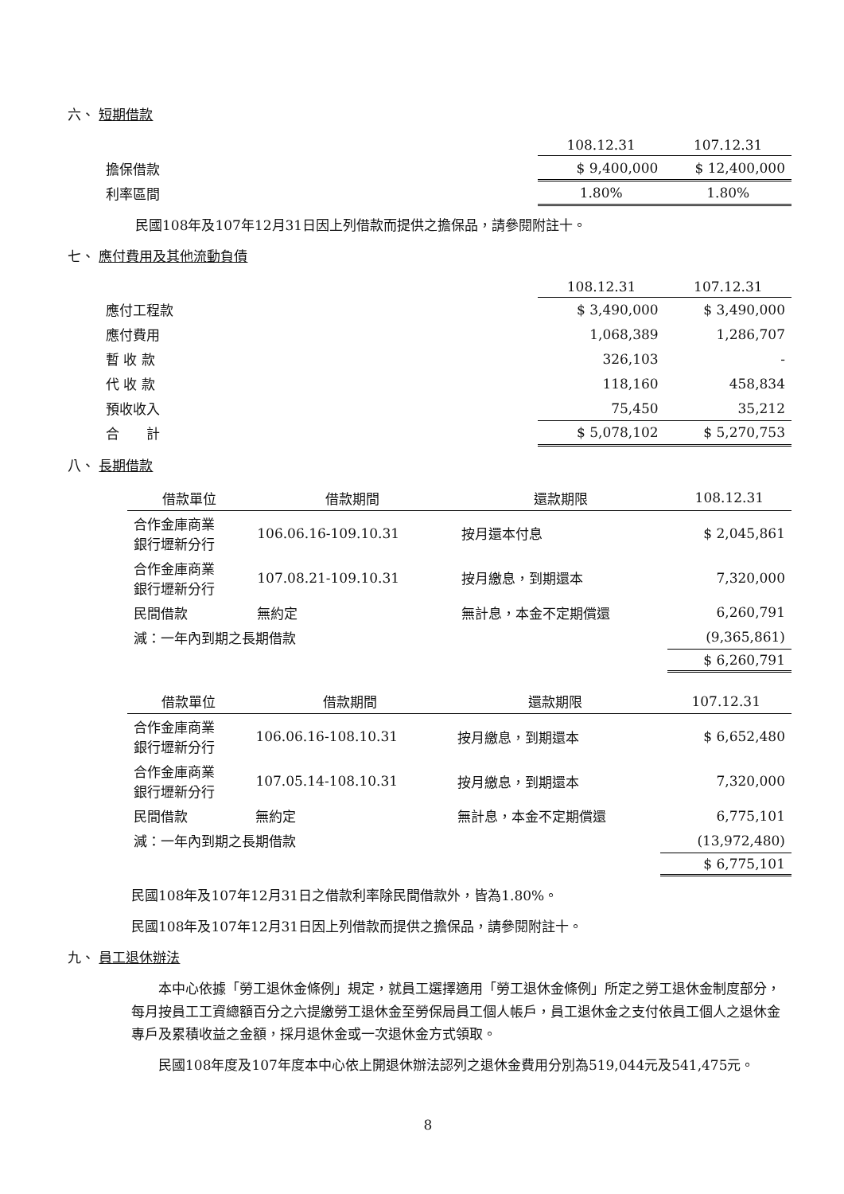六、 短期借款
| | 108.12.31 | 107.12.31 |
| 擔保借款 | $ 9,400,000 | $ 12,400,000 |
| 利率區間 | 1.80% | 1.80% |
民國108年及107年12月31日因上列借款而提供之擔保品，請參閱附註十。
七、 應付費用及其他流動負債
| | 108.12.31 | 107.12.31 |
| 應付工程款 | $ 3,490,000 | $ 3,490,000 |
| 應付費用 | 1,068,389 | 1,286,707 |
| 暫 收 款 | 326,103 | - |
| 代 收 款 | 118,160 | 458,834 |
| 預收收入 | 75,450 | 35,212 |
| 合 計 | $ 5,078,102 | $ 5,270,753 |
八、 長期借款
| 借款單位 | 借款期間 | 還款期限 | 108.12.31 |
| --- | --- | --- | --- |
| 合作金庫商業 銀行壢新分行 | 106.06.16-109.10.31 | 按月還本付息 | $ 2,045,861 |
| 合作金庫商業 銀行壢新分行 | 107.08.21-109.10.31 | 按月繳息，到期還本 | 7,320,000 |
| 民間借款 | 無約定 | 無計息，本金不定期償還 | 6,260,791 |
| 減：一年內到期之長期借款 | | | (9,365,861) |
| | | | $ 6,260,791 |
| 借款單位 | 借款期間 | 還款期限 | 107.12.31 |
| --- | --- | --- | --- |
| 合作金庫商業 銀行壢新分行 | 106.06.16-108.10.31 | 按月繳息，到期還本 | $ 6,652,480 |
| 合作金庫商業 銀行壢新分行 | 107.05.14-108.10.31 | 按月繳息，到期還本 | 7,320,000 |
| 民間借款 | 無約定 | 無計息，本金不定期償還 | 6,775,101 |
| 減：一年內到期之長期借款 | | | (13,972,480) |
| | | | $ 6,775,101 |
民國108年及107年12月31日之借款利率除民間借款外，皆為1.80%。
民國108年及107年12月31日因上列借款而提供之擔保品，請參閱附註十。
九、 員工退休辦法
本中心依據「勞工退休金條例」規定，就員工選擇適用「勞工退休金條例」所定之勞工退休金制度部分，每月按員工工資總額百分之六提繳勞工退休金至勞保局員工個人帳戶，員工退休金之支付依員工個人之退休金專戶及累積收益之金額，採月退休金或一次退休金方式領取。
民國108年度及107年度本中心依上開退休辦法認列之退休金費用分別為519,044元及541,475元。
8